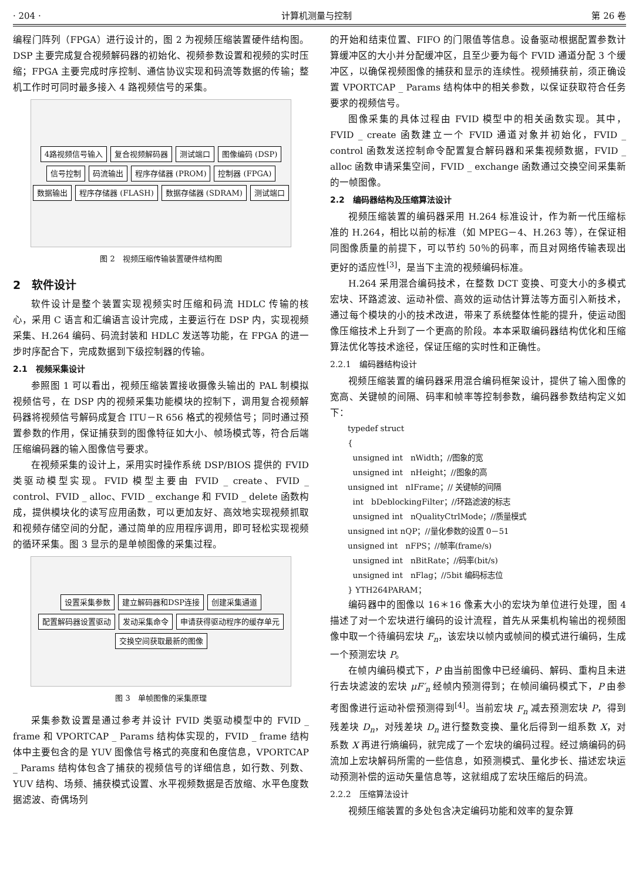· 204 · 计算机测量与控制 第 26 卷
编程门阵列（FPGA）进行设计的，图 2 为视频压缩装置硬件结构图。DSP 主要完成复合视频解码器的初始化、视频参数设置和视频的实时压缩；FPGA 主要完成时序控制、通信协议实现和码流等数据的传输；整机工作时可同时最多接入 4 路视频信号的采集。
4路视频信号输入 复合视频解码器 测试端口 图像编码 (DSP) 信号控制 码流输出 程序存储器 (PROM) 控制器 (FPGA) 数据输出 程序存储器 (FLASH) 数据存储器 (SDRAM) 测试端口
图 2　视频压缩传输装置硬件结构图
2　软件设计
软件设计是整个装置实现视频实时压缩和码流 HDLC 传输的核心，采用 C 语言和汇编语言设计完成，主要运行在 DSP 内，实现视频采集、H.264 编码、码流封装和 HDLC 发送等功能，在 FPGA 的进一步时序配合下，完成数据到下级控制器的传输。
2.1　视频采集设计
参照图 1 可以看出，视频压缩装置接收摄像头输出的 PAL 制模拟视频信号，在 DSP 内的视频采集功能模块的控制下，调用复合视频解码器将视频信号解码成复合 ITU－R 656 格式的视频信号；同时通过预置参数的作用，保证捕获到的图像特征如大小、帧场模式等，符合后端压缩编码器的输入图像信号要求。
在视频采集的设计上，采用实时操作系统 DSP/BIOS 提供的 FVID 类驱动模型实现。FVID 模型主要由 FVID _ create、FVID _ control、FVID _ alloc、FVID _ exchange 和 FVID _ delete 函数构成，提供模块化的读写应用函数，可以更加友好、高效地实现视频抓取和视频存储空间的分配，通过简单的应用程序调用，即可轻松实现视频的循环采集。图 3 显示的是单帧图像的采集过程。
设置采集参数 建立解码器和DSP连接 创建采集通道 配置解码器设置驱动 发动采集命令 申请获得驱动程序的缓存单元 交换空间获取最新的图像
图 3　单帧图像的采集原理
采集参数设置是通过参考并设计 FVID 类驱动模型中的 FVID _ frame 和 VPORTCAP _ Params 结构体实现的，FVID _ frame 结构体中主要包含的是 YUV 图像信号格式的亮度和色度信息，VPORTCAP _ Params 结构体包含了捕获的视频信号的详细信息，如行数、列数、YUV 结构、场频、捕获模式设置、水平视频数据是否放缩、水平色度数据滤波、奇偶场列
的开始和结束位置、FIFO 的门限值等信息。设备驱动根据配置参数计算缓冲区的大小并分配缓冲区，且至少要为每个 FVID 通道分配 3 个缓冲区，以确保视频图像的捕获和显示的连续性。视频捕获前，须正确设置 VPORTCAP _ Params 结构体中的相关参数，以保证获取符合任务要求的视频信号。
图像采集的具体过程由 FVID 模型中的相关函数实现。其中，FVID _ create 函数建立一个 FVID 通道对象并初始化，FVID _ control 函数发送控制命令配置复合解码器和采集视频数据，FVID _ alloc 函数申请采集空间，FVID _ exchange 函数通过交换空间采集新的一帧图像。
2.2　编码器结构及压缩算法设计
视频压缩装置的编码器采用 H.264 标准设计，作为新一代压缩标准的 H.264，相比以前的标准（如 MPEG－4、H.263 等），在保证相同图像质量的前提下，可以节约 50％的码率，而且对网络传输表现出更好的适应性<sup>[3]</sup>，是当下主流的视频编码标准。
H.264 采用混合编码技术，在整数 DCT 变换、可变大小的多模式宏块、环路滤波、运动补偿、高效的运动估计算法等方面引入新技术，通过每个模块的小的技术改进，带来了系统整体性能的提升，使运动图像压缩技术上升到了一个更高的阶段。本本采取编码器结构优化和压缩算法优化等技术途径，保证压缩的实时性和正确性。
2.2.1　编码器结构设计
视频压缩装置的编码器采用混合编码框架设计，提供了输入图像的宽高、关键帧的间隔、码率和帧率等控制参数，编码器参数结构定义如下：
typedef struct
{
unsigned int　nWidth；//图象的宽
unsigned int　nHeight；//图象的高
unsigned int　nIFrame；// 关键帧的间隔
int　bDeblockingFilter；//环路滤波的标志
unsigned int　nQualityCtrlMode；//质量模式
unsigned int nQP；//量化参数的设置 0－51
unsigned int　nFPS；//帧率(frame/s)
unsigned int　nBitRate；//码率(bit/s)
unsigned int　nFlag；//5bit 编码标志位
} YTH264PARAM；
编码器中的图像以 16＊16 像素大小的宏块为单位进行处理，图 4 描述了对一个宏块进行编码的设计流程，首先从采集机构输出的视频图像中取一个待编码宏块 F<sub>n</sub>，该宏块以帧内或帧间的模式进行编码，生成一个预测宏块 P。
在帧内编码模式下，P 由当前图像中已经编码、解码、重构且未进行去块滤波的宏块 μF′<sub>n</sub> 经帧内预测得到；在帧间编码模式下，P 由参考图像进行运动补偿预测得到<sup>[4]</sup>。当前宏块 F<sub>n</sub> 减去预测宏块 P，得到残差块 D<sub>n</sub>，对残差块 D<sub>n</sub> 进行整数变换、量化后得到一组系数 X，对系数 X 再进行熵编码，就完成了一个宏块的编码过程。经过熵编码的码流加上宏块解码所需的一些信息，如预测模式、量化步长、描述宏块运动预测补偿的运动矢量信息等，这就组成了宏块压缩后的码流。
2.2.2　压缩算法设计
视频压缩装置的多处包含决定编码功能和效率的复杂算